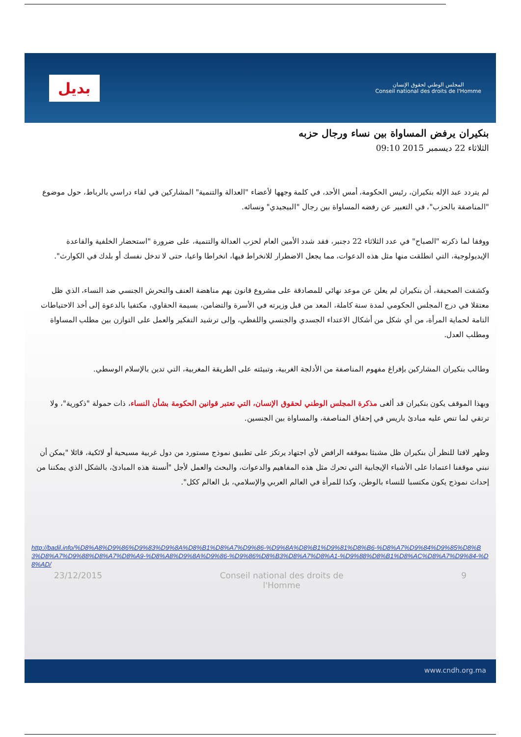بديل
المجلس الوطني لحقوق الإنسان
Conseil national des droits de l'Homme
بنكيران يرفض المساواة بين نساء ورجال حزبه
الثلاثاء 22 ديسمبر 2015 09:10
لم يتردد عبد الإله بنكيران، رئيس الحكومة، أمس الأحد، في كلمة وجهها لأعضاء "العدالة والتنمية" المشاركين في لقاء دراسي بالرباط، حول موضوع "المناصفة بالحزب"، في التعبير عن رفضه المساواة بين رجال "البيجيدي" ونسائه.
ووفقا لما ذكرته "الصباح" في عدد الثلاثاء 22 دجنبر، فقد شدد الأمين العام لحزب العدالة والتنمية، على ضرورة "استحضار الخلفية والقاعدة الإيديولوجية، التي انطلقت منها مثل هذه الدعوات، مما يجعل الاضطرار للانخراط فيها، انخراطا واعيا، حتى لا تدخل نفسك أو بلدك في الكوارث".
وكشفت الصحيفة، أن بنكيران لم يعلن عن موعد نهائي للمصادقة على مشروع قانون يهم مناهضة العنف والتحرش الجنسي ضد النساء، الذي ظل معتقلا في درج المجلس الحكومي لمدة سنة كاملة، المعد من قبل وزيرته في الأسرة والتضامن، بسيمة الحقاوي، مكتفيا بالدعوة إلى أخذ الاحتياطات التامة لحماية المرأة، من أي شكل من أشكال الاعتداء الجسدي والجنسي واللفظي، وإلى ترشيد التفكير والعمل على التوازن بين مطلب المساواة ومطلب العدل.
وطالب بنكيران المشاركين بإفراغ مفهوم المناصفة من الأدلجة الغربية، وتبيئته على الطريقة المغربية، التي تدين بالإسلام الوسطي.
وبهذا الموقف يكون بنكيران قد ألغى مذكرة المجلس الوطني لحقوق الإنسان، التي تعتبر قوانين الحكومة بشأن النساء، ذات حمولة "ذكورية"، ولا ترتقي لما تنص عليه مبادئ باريس في إحقاق المناصفة، والمساواة بين الجنسين.
وظهر لافتا للنظر أن بنكيران ظل مشبثا بموقفه الرافض لأي اجتهاد يرتكز على تطبيق نموذج مستورد من دول غربية مسيحية أو لائكية، قائلا "يمكن أن نبني موقفنا اعتمادا على الأشياء الإيجابية التي تحرك مثل هذه المفاهيم والدعوات، والبحث والعمل لأجل "أنسنة هذه المبادئ، بالشكل الذي يمكننا من إحداث نموذج يكون مكتسبا للنساء بالوطن، وكذا للمرأة في العالم العربي والإسلامي، بل العالم ككل".
http://badil.info/%D8%A8%D9%86%D9%83%D9%8A%D8%B1%D8%A7%D9%86-%D9%8A%D8%B1%D9%81%D8%B6-%D8%A7%D9%84%D9%85%D8%B3%D8%A7%D9%88%D8%A7%D8%A9-%D8%A8%D9%8A%D9%86-%D9%86%D8%B3%D8%A7%D8%A1-%D9%88%D8%B1%D8%AC%D8%A7%D9%84-%D8%AD/
23/12/2015 Conseil national des droits de l'Homme 9
www.cndh.org.ma